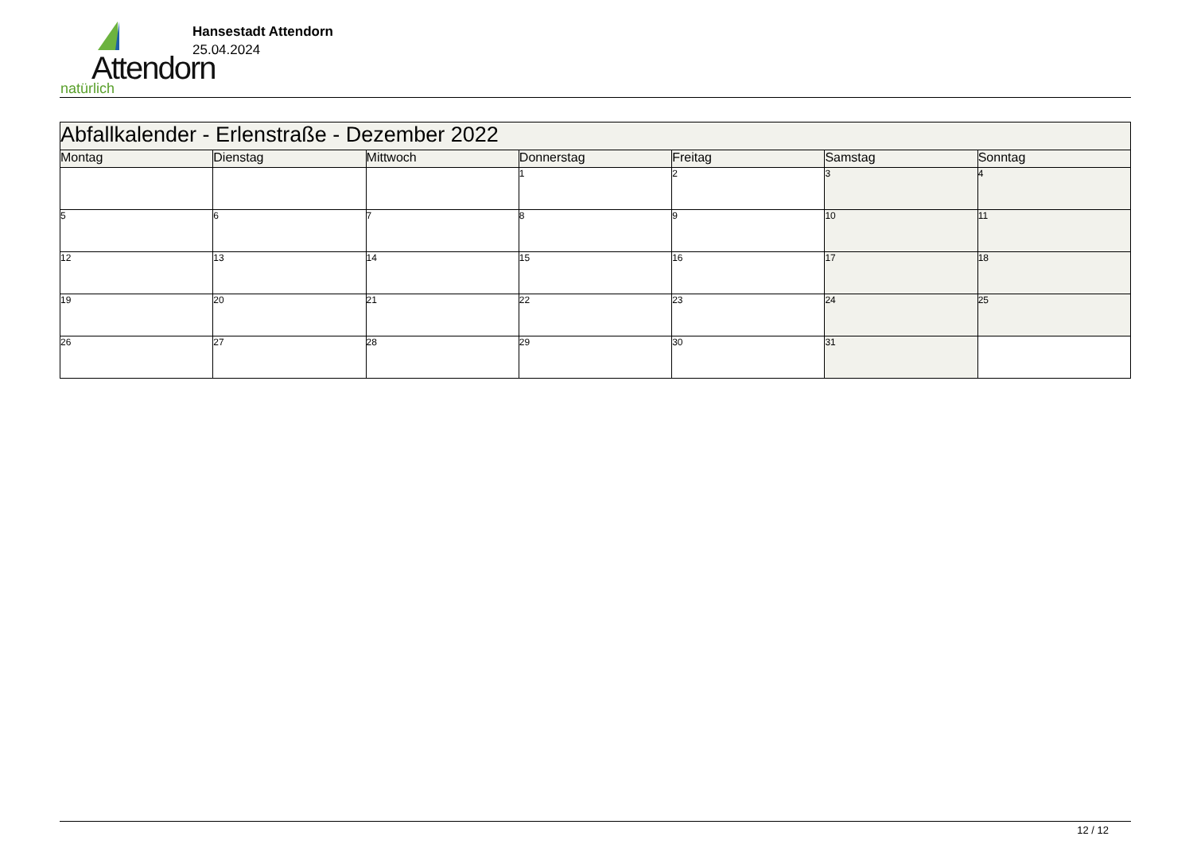Attendorn
natürlich
Hansestadt Attendorn
25.04.2024
| Abfallkalender - Erlenstraße - Dezember 2022 | | | | | | |
| --- | --- | --- | --- | --- | --- | --- |
| Montag | Dienstag | Mittwoch | Donnerstag | Freitag | Samstag | Sonntag |
| | | | 1 | 2 | 3 | 4 |
| 5 | 6 | 7 | 8 | 9 | 10 | 11 |
| 12 | 13 | 14 | 15 | 16 | 17 | 18 |
| 19 | 20 | 21 | 22 | 23 | 24 | 25 |
| 26 | 27 | 28 | 29 | 30 | 31 | |
12 / 12